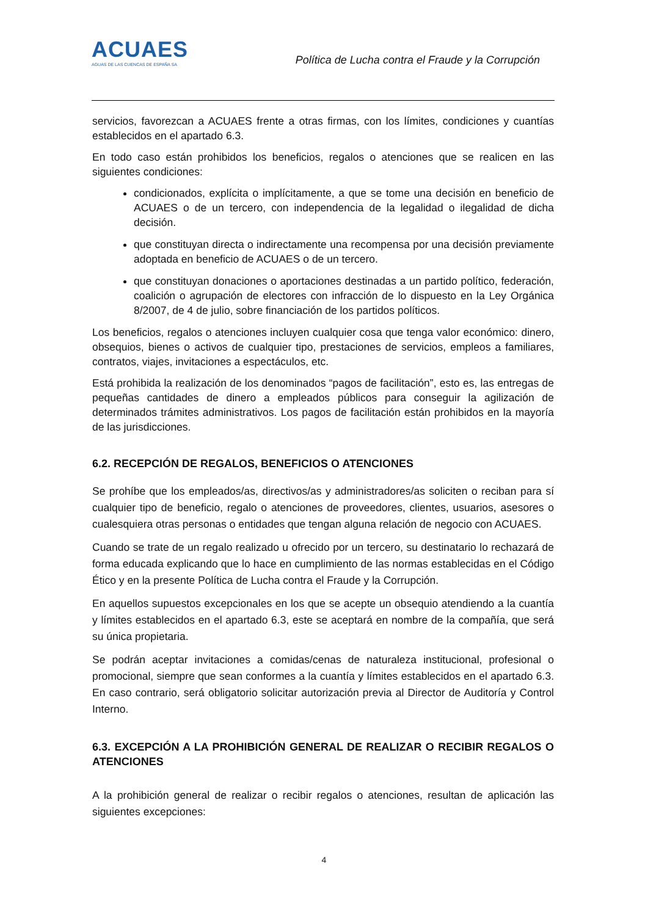ACUAES
AGUAS DE LAS CUENCAS DE ESPAÑA SA
Política de Lucha contra el Fraude y la Corrupción
servicios, favorezcan a ACUAES frente a otras firmas, con los límites, condiciones y cuantías establecidos en el apartado 6.3.
En todo caso están prohibidos los beneficios, regalos o atenciones que se realicen en las siguientes condiciones:
condicionados, explícita o implícitamente, a que se tome una decisión en beneficio de ACUAES o de un tercero, con independencia de la legalidad o ilegalidad de dicha decisión.
que constituyan directa o indirectamente una recompensa por una decisión previamente adoptada en beneficio de ACUAES o de un tercero.
que constituyan donaciones o aportaciones destinadas a un partido político, federación, coalición o agrupación de electores con infracción de lo dispuesto en la Ley Orgánica 8/2007, de 4 de julio, sobre financiación de los partidos políticos.
Los beneficios, regalos o atenciones incluyen cualquier cosa que tenga valor económico: dinero, obsequios, bienes o activos de cualquier tipo, prestaciones de servicios, empleos a familiares, contratos, viajes, invitaciones a espectáculos, etc.
Está prohibida la realización de los denominados “pagos de facilitación”, esto es, las entregas de pequeñas cantidades de dinero a empleados públicos para conseguir la agilización de determinados trámites administrativos. Los pagos de facilitación están prohibidos en la mayoría de las jurisdicciones.
6.2. RECEPCIÓN DE REGALOS, BENEFICIOS O ATENCIONES
Se prohíbe que los empleados/as, directivos/as y administradores/as soliciten o reciban para sí cualquier tipo de beneficio, regalo o atenciones de proveedores, clientes, usuarios, asesores o cualesquiera otras personas o entidades que tengan alguna relación de negocio con ACUAES.
Cuando se trate de un regalo realizado u ofrecido por un tercero, su destinatario lo rechazará de forma educada explicando que lo hace en cumplimiento de las normas establecidas en el Código Ético y en la presente Política de Lucha contra el Fraude y la Corrupción.
En aquellos supuestos excepcionales en los que se acepte un obsequio atendiendo a la cuantía y límites establecidos en el apartado 6.3, este se aceptará en nombre de la compañía, que será su única propietaria.
Se podrán aceptar invitaciones a comidas/cenas de naturaleza institucional, profesional o promocional, siempre que sean conformes a la cuantía y límites establecidos en el apartado 6.3. En caso contrario, será obligatorio solicitar autorización previa al Director de Auditoría y Control Interno.
6.3. EXCEPCIÓN A LA PROHIBICIÓN GENERAL DE REALIZAR O RECIBIR REGALOS O ATENCIONES
A la prohibición general de realizar o recibir regalos o atenciones, resultan de aplicación las siguientes excepciones:
4